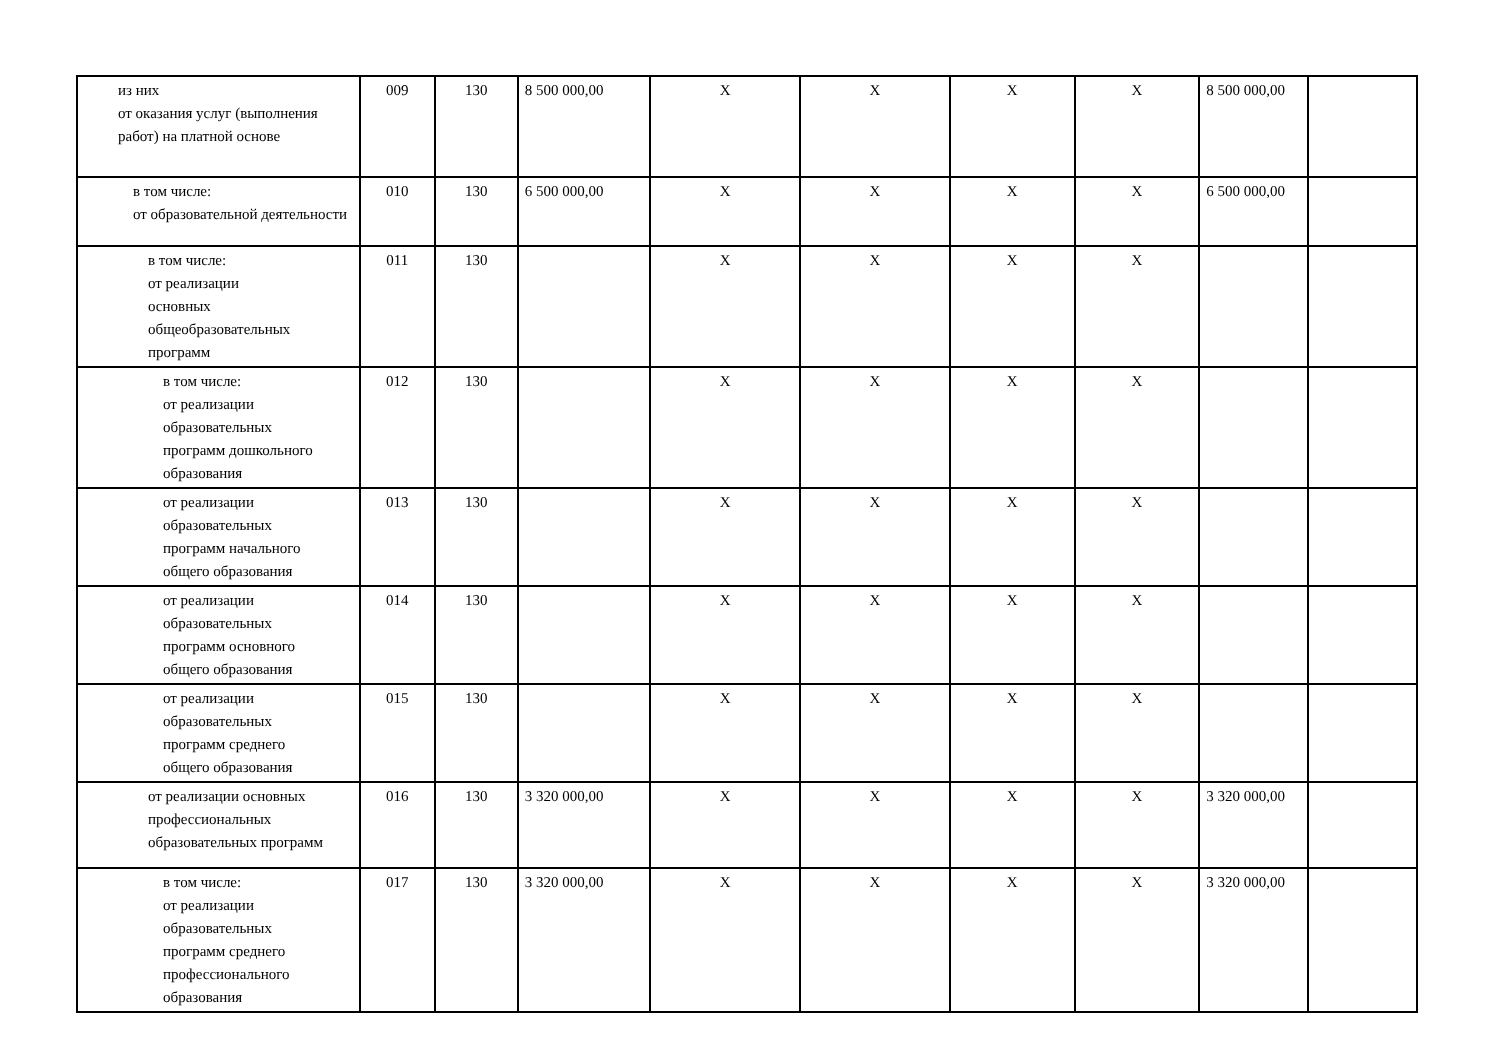| из них от оказания услуг (выполнения работ) на платной основе | 009 | 130 | 8 500 000,00 | X | X | X | X | 8 500 000,00 | |
| в том числе: от образовательной деятельности | 010 | 130 | 6 500 000,00 | X | X | X | X | 6 500 000,00 | |
| в том числе: от реализации основных общеобразовательных программ | 011 | 130 | | X | X | X | X | | |
| в том числе: от реализации образовательных программ дошкольного образования | 012 | 130 | | X | X | X | X | | |
| от реализации образовательных программ начального общего образования | 013 | 130 | | X | X | X | X | | |
| от реализации образовательных программ основного общего образования | 014 | 130 | | X | X | X | X | | |
| от реализации образовательных программ среднего общего образования | 015 | 130 | | X | X | X | X | | |
| от реализации основных профессиональных образовательных программ | 016 | 130 | 3 320 000,00 | X | X | X | X | 3 320 000,00 | |
| в том числе: от реализации образовательных программ среднего профессионального образования | 017 | 130 | 3 320 000,00 | X | X | X | X | 3 320 000,00 | |